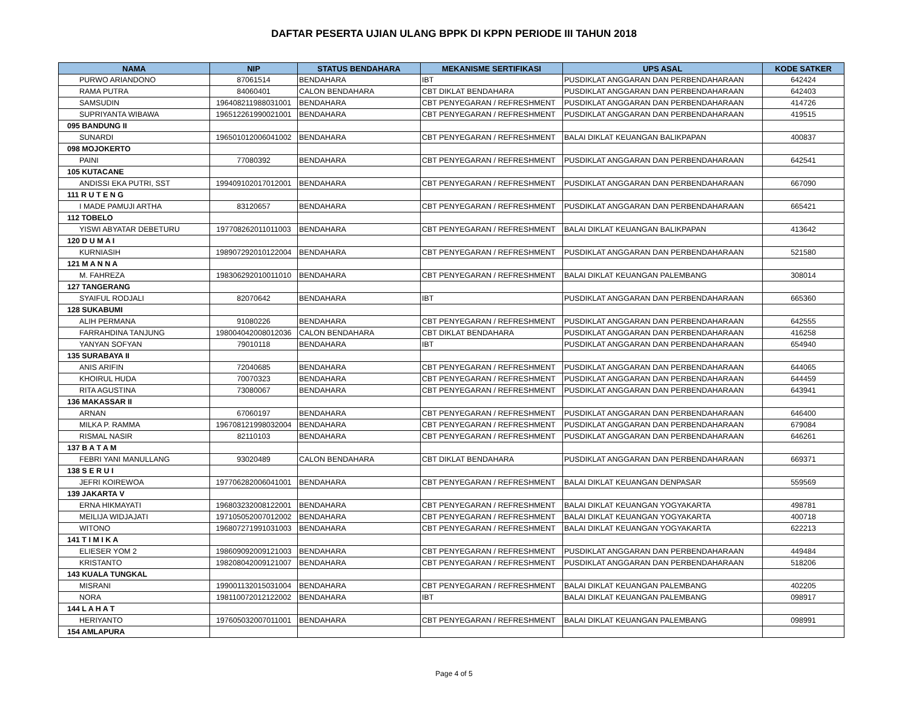DAFTAR PESERTA UJIAN ULANG BPPK DI KPPN PERIODE III TAHUN 2018
| NAMA | NIP | STATUS BENDAHARA | MEKANISME SERTIFIKASI | UPS ASAL | KODE SATKER |
| --- | --- | --- | --- | --- | --- |
| PURWO ARIANDONO | 87061514 | BENDAHARA | IBT | PUSDIKLAT ANGGARAN DAN PERBENDAHARAAN | 642424 |
| RAMA PUTRA | 84060401 | CALON BENDAHARA | CBT DIKLAT BENDAHARA | PUSDIKLAT ANGGARAN DAN PERBENDAHARAAN | 642403 |
| SAMSUDIN | 196408211988031001 | BENDAHARA | CBT PENYEGARAN / REFRESHMENT | PUSDIKLAT ANGGARAN DAN PERBENDAHARAAN | 414726 |
| SUPRIYANTA WIBAWA | 196512261990021001 | BENDAHARA | CBT PENYEGARAN / REFRESHMENT | PUSDIKLAT ANGGARAN DAN PERBENDAHARAAN | 419515 |
| 095 BANDUNG II | | | | | |
| SUNARDI | 196501012006041002 | BENDAHARA | CBT PENYEGARAN / REFRESHMENT | BALAI DIKLAT KEUANGAN BALIKPAPAN | 400837 |
| 098 MOJOKERTO | | | | | |
| PAINI | 77080392 | BENDAHARA | CBT PENYEGARAN / REFRESHMENT | PUSDIKLAT ANGGARAN DAN PERBENDAHARAAN | 642541 |
| 105 KUTACANE | | | | | |
| ANDISSI EKA PUTRI, SST | 199409102017012001 | BENDAHARA | CBT PENYEGARAN / REFRESHMENT | PUSDIKLAT ANGGARAN DAN PERBENDAHARAAN | 667090 |
| 111 R U T E N G | | | | | |
| I MADE PAMUJI ARTHA | 83120657 | BENDAHARA | CBT PENYEGARAN / REFRESHMENT | PUSDIKLAT ANGGARAN DAN PERBENDAHARAAN | 665421 |
| 112 TOBELO | | | | | |
| YISWI ABYATAR DEBETURU | 197708262011011003 | BENDAHARA | CBT PENYEGARAN / REFRESHMENT | BALAI DIKLAT KEUANGAN BALIKPAPAN | 413642 |
| 120 D U M A I | | | | | |
| KURNIASIH | 198907292010122004 | BENDAHARA | CBT PENYEGARAN / REFRESHMENT | PUSDIKLAT ANGGARAN DAN PERBENDAHARAAN | 521580 |
| 121 M A N N A | | | | | |
| M. FAHREZA | 198306292010011010 | BENDAHARA | CBT PENYEGARAN / REFRESHMENT | BALAI DIKLAT KEUANGAN PALEMBANG | 308014 |
| 127 TANGERANG | | | | | |
| SYAIFUL RODJALI | 82070642 | BENDAHARA | IBT | PUSDIKLAT ANGGARAN DAN PERBENDAHARAAN | 665360 |
| 128 SUKABUMI | | | | | |
| ALIH PERMANA | 91080226 | BENDAHARA | CBT PENYEGARAN / REFRESHMENT | PUSDIKLAT ANGGARAN DAN PERBENDAHARAAN | 642555 |
| FARRAHDINA TANJUNG | 198004042008012036 | CALON BENDAHARA | CBT DIKLAT BENDAHARA | PUSDIKLAT ANGGARAN DAN PERBENDAHARAAN | 416258 |
| YANYAN SOFYAN | 79010118 | BENDAHARA | IBT | PUSDIKLAT ANGGARAN DAN PERBENDAHARAAN | 654940 |
| 135 SURABAYA II | | | | | |
| ANIS ARIFIN | 72040685 | BENDAHARA | CBT PENYEGARAN / REFRESHMENT | PUSDIKLAT ANGGARAN DAN PERBENDAHARAAN | 644065 |
| KHOIRUL HUDA | 70070323 | BENDAHARA | CBT PENYEGARAN / REFRESHMENT | PUSDIKLAT ANGGARAN DAN PERBENDAHARAAN | 644459 |
| RITA AGUSTINA | 73080067 | BENDAHARA | CBT PENYEGARAN / REFRESHMENT | PUSDIKLAT ANGGARAN DAN PERBENDAHARAAN | 643941 |
| 136 MAKASSAR II | | | | | |
| ARNAN | 67060197 | BENDAHARA | CBT PENYEGARAN / REFRESHMENT | PUSDIKLAT ANGGARAN DAN PERBENDAHARAAN | 646400 |
| MILKA P. RAMMA | 196708121998032004 | BENDAHARA | CBT PENYEGARAN / REFRESHMENT | PUSDIKLAT ANGGARAN DAN PERBENDAHARAAN | 679084 |
| RISMAL NASIR | 82110103 | BENDAHARA | CBT PENYEGARAN / REFRESHMENT | PUSDIKLAT ANGGARAN DAN PERBENDAHARAAN | 646261 |
| 137 B A T A M | | | | | |
| FEBRI YANI MANULLANG | 93020489 | CALON BENDAHARA | CBT DIKLAT BENDAHARA | PUSDIKLAT ANGGARAN DAN PERBENDAHARAAN | 669371 |
| 138 S E R U I | | | | | |
| JEFRI KOIREWOA | 197706282006041001 | BENDAHARA | CBT PENYEGARAN / REFRESHMENT | BALAI DIKLAT KEUANGAN DENPASAR | 559569 |
| 139 JAKARTA V | | | | | |
| ERNA HIKMAYATI | 196803232008122001 | BENDAHARA | CBT PENYEGARAN / REFRESHMENT | BALAI DIKLAT KEUANGAN YOGYAKARTA | 498781 |
| MEILIJA WIDJAJATI | 197105052007012002 | BENDAHARA | CBT PENYEGARAN / REFRESHMENT | BALAI DIKLAT KEUANGAN YOGYAKARTA | 400718 |
| WITONO | 196807271991031003 | BENDAHARA | CBT PENYEGARAN / REFRESHMENT | BALAI DIKLAT KEUANGAN YOGYAKARTA | 622213 |
| 141 T I M I K A | | | | | |
| ELIESER YOM 2 | 198609092009121003 | BENDAHARA | CBT PENYEGARAN / REFRESHMENT | PUSDIKLAT ANGGARAN DAN PERBENDAHARAAN | 449484 |
| KRISTANTO | 198208042009121007 | BENDAHARA | CBT PENYEGARAN / REFRESHMENT | PUSDIKLAT ANGGARAN DAN PERBENDAHARAAN | 518206 |
| 143 KUALA TUNGKAL | | | | | |
| MISRANI | 199001132015031004 | BENDAHARA | CBT PENYEGARAN / REFRESHMENT | BALAI DIKLAT KEUANGAN PALEMBANG | 402205 |
| NORA | 198110072012122002 | BENDAHARA | IBT | BALAI DIKLAT KEUANGAN PALEMBANG | 098917 |
| 144 L A H A T | | | | | |
| HERIYANTO | 197605032007011001 | BENDAHARA | CBT PENYEGARAN / REFRESHMENT | BALAI DIKLAT KEUANGAN PALEMBANG | 098991 |
| 154 AMLAPURA | | | | | |
Page 4 of 5